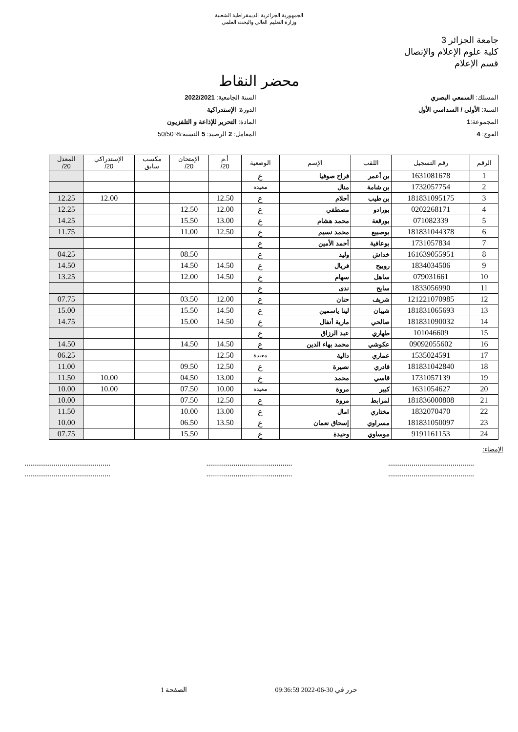الجمهورية الجزائرية الديمقراطية الشعبية
وزارة التعليم العالي والبحث العلمي
جامعة الجزائر 3
كلية علوم الإعلام والإتصال
قسم الإعلام
محضر النقاط
المسلك: السمعي البصري
السنة: الأولى / السداسي الأول
المجموعة:1
الفوج: 4
السنة الجامعية: 2022/2021
الدورة: الإستدراكية
المادة: التحرير للإذاعة و التلفزيون
المعامل: 2 الرصيد: 5 النسبة:% 50/50
| الرقم | رقم التسجيل | اللقب | الإسم | الوضعية | أ.م 20/ | الإمتحان 20/ | مكسب سابق | الإستدراكي 20/ | المعدل 20/ |
| --- | --- | --- | --- | --- | --- | --- | --- | --- | --- |
| 1 | 1631081678 | بن أعمر | فراح صوفيا | ع | | | | | |
| 2 | 1732057754 | بن شامة | منال | معيدة | | | | | |
| 3 | 181831095175 | بن طيب | أحلام | ع | 12.50 | | | 12.00 | 12.25 |
| 4 | 0202268171 | بورادو | مصطفي | ع | 12.00 | 12.50 | | | 12.25 |
| 5 | 071082339 | بورقعة | محمد هشام | ع | 13.00 | 15.50 | | | 14.25 |
| 6 | 181831044378 | بوصبيع | محمد نسيم | ع | 12.50 | 11.00 | | | 11.75 |
| 7 | 1731057834 | بوعافية | أحمد الأمين | ع | | | | | |
| 8 | 161639055951 | خداش | وليد | ع | | 08.50 | | | 04.25 |
| 9 | 1834034506 | روبيح | فريال | ع | 14.50 | 14.50 | | | 14.50 |
| 10 | 079031661 | ساهل | سهام | ع | 14.50 | 12.00 | | | 13.25 |
| 11 | 1833056990 | سايح | ندى | ع | | | | | |
| 12 | 121221070985 | شريف | حنان | ع | 12.00 | 03.50 | | | 07.75 |
| 13 | 181831065693 | شيبان | لينا ياسمين | ع | 14.50 | 15.50 | | | 15.00 |
| 14 | 181831090032 | صالحي | مارية أنفال | ع | 14.50 | 15.00 | | | 14.75 |
| 15 | 101046609 | طهاري | عبد الرزاق | ع | | | | | |
| 16 | 09092055602 | عكوشي | محمد بهاء الدين | ع | 14.50 | 14.50 | | | 14.50 |
| 17 | 1535024591 | عماري | دالية | معيدة | 12.50 | | | | 06.25 |
| 18 | 181831042840 | قادري | نصيرة | ع | 12.50 | 09.50 | | | 11.00 |
| 19 | 1731057139 | قاسي | محمد | ع | 13.00 | 04.50 | | 10.00 | 11.50 |
| 20 | 1631054627 | كبير | مروة | معيدة | 10.00 | 07.50 | | 10.00 | 10.00 |
| 21 | 181836000808 | لمرابط | مروة | ع | 12.50 | 07.50 | | | 10.00 |
| 22 | 1832070470 | مختاري | امال | ع | 13.00 | 10.00 | | | 11.50 |
| 23 | 181831050097 | مسراوي | إسحاق نعمان | ع | 13.50 | 06.50 | | | 10.00 |
| 24 | 9191161153 | موساوي | وحيدة | ع | | 15.50 | | | 07.75 |
الإمضاء:
............................................
............................................ ............................................
............................................ ............................................
............................................
حرر في 30-06-2022 09:36:59 الصفحة 1